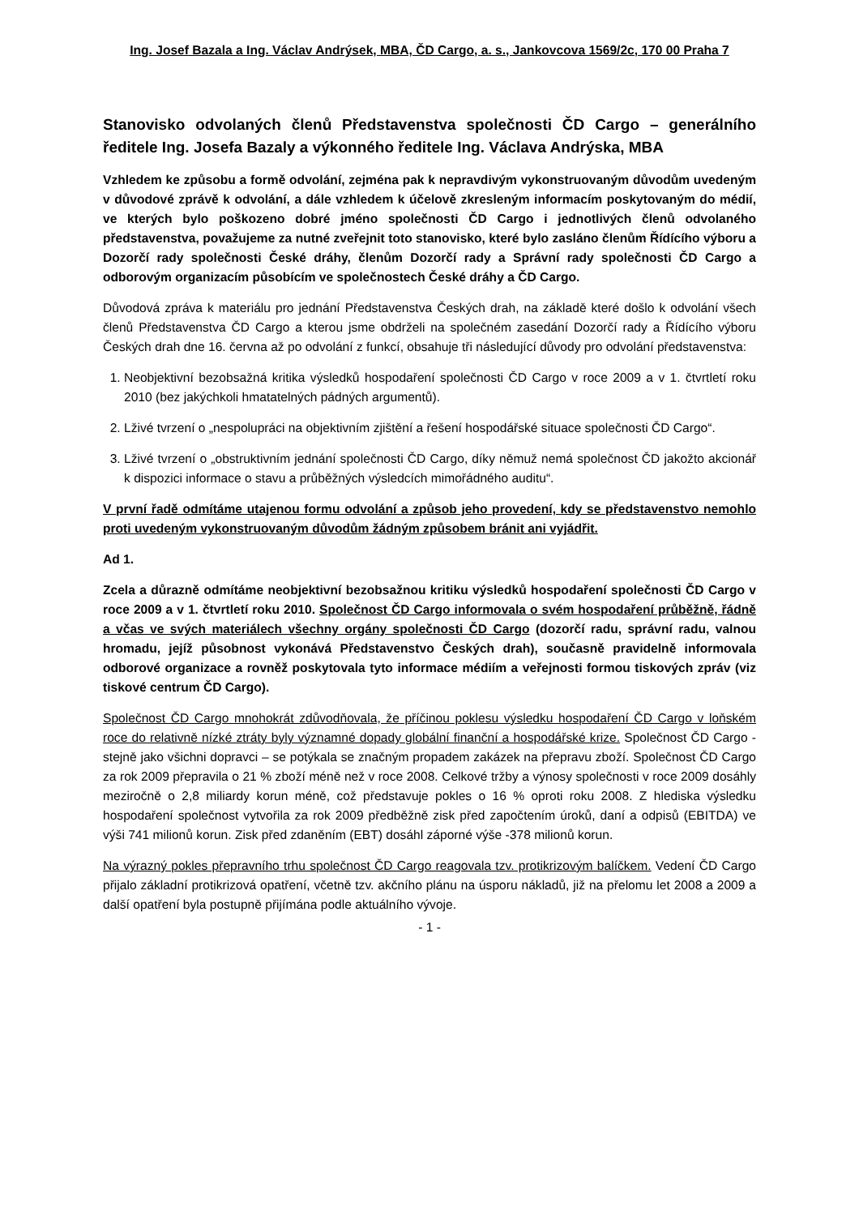Ing. Josef Bazala a Ing. Václav Andrýsek, MBA, ČD Cargo, a. s., Jankovcova 1569/2c, 170 00 Praha 7
Stanovisko odvolaných členů Představenstva společnosti ČD Cargo – generálního ředitele Ing. Josefa Bazaly a výkonného ředitele Ing. Václava Andrýska, MBA
Vzhledem ke způsobu a formě odvolání, zejména pak k nepravdivým vykonstruovaným důvodům uvedeným v důvodové zprávě k odvolání, a dále vzhledem k účelově zkresleným informacím poskytovaným do médií, ve kterých bylo poškozeno dobré jméno společnosti ČD Cargo i jednotlivých členů odvolaného představenstva, považujeme za nutné zveřejnit toto stanovisko, které bylo zasláno členům Řídícího výboru a Dozorčí rady společnosti České dráhy, členům Dozorčí rady a Správní rady společnosti ČD Cargo a odborovým organizacím působícím ve společnostech České dráhy a ČD Cargo.
Důvodová zpráva k materiálu pro jednání Představenstva Českých drah, na základě které došlo k odvolání všech členů Představenstva ČD Cargo a kterou jsme obdrželi na společném zasedání Dozorčí rady a Řídícího výboru Českých drah dne 16. června až po odvolání z funkcí, obsahuje tři následující důvody pro odvolání představenstva:
1. Neobjektivní bezobsažná kritika výsledků hospodaření společnosti ČD Cargo v roce 2009 a v 1. čtvrtletí roku 2010 (bez jakýchkoli hmatatelných pádných argumentů).
2. Lživé tvrzení o „nespolupráci na objektivním zjištění a řešení hospodářské situace společnosti ČD Cargo“.
3. Lživé tvrzení o „obstruktivním jednání společnosti ČD Cargo, díky němuž nemá společnost ČD jakožto akcionář k dispozici informace o stavu a průběžných výsledcích mimořádného auditu“.
V první řadě odmítáme utajenou formu odvolání a způsob jeho provedení, kdy se představenstvo nemohlo proti uvedeným vykonstruovaným důvodům žádným způsobem bránit ani vyjádřit.
Ad 1.
Zcela a důrazně odmítáme neobjektivní bezobsažnou kritiku výsledků hospodaření společnosti ČD Cargo v roce 2009 a v 1. čtvrtletí roku 2010. Společnost ČD Cargo informovala o svém hospodaření průběžně, řádně a včas ve svých materiálech všechny orgány společnosti ČD Cargo (dozorčí radu, správní radu, valnou hromadu, jejíž působnost vykonává Představenstvo Českých drah), současně pravidelně informovala odborové organizace a rovněž poskytovala tyto informace médiím a veřejnosti formou tiskových zpráv (viz tiskové centrum ČD Cargo).
Společnost ČD Cargo mnohokrát zdůvodňovala, že příčinou poklesu výsledku hospodaření ČD Cargo v loňském roce do relativně nízké ztráty byly významné dopady globální finanční a hospodářské krize. Společnost ČD Cargo - stejně jako všichni dopravci – se potýkala se značným propadem zakázek na přepravu zboží. Společnost ČD Cargo za rok 2009 přepravila o 21 % zboží méně než v roce 2008. Celkové tržby a výnosy společnosti v roce 2009 dosáhly meziročně o 2,8 miliardy korun méně, což představuje pokles o 16 % oproti roku 2008. Z hlediska výsledku hospodaření společnost vytvořila za rok 2009 předběžně zisk před započtením úroků, daní a odpisů (EBITDA) ve výši 741 milionů korun. Zisk před zdaněním (EBT) dosáhl záporné výše -378 milionů korun.
Na výrazný pokles přepravního trhu společnost ČD Cargo reagovala tzv. protikrizovým balíčkem. Vedení ČD Cargo přijalo základní protikrizová opatření, včetně tzv. akčního plánu na úsporu nákladů, již na přelomu let 2008 a 2009 a další opatření byla postupně přijímána podle aktuálního vývoje.
- 1 -